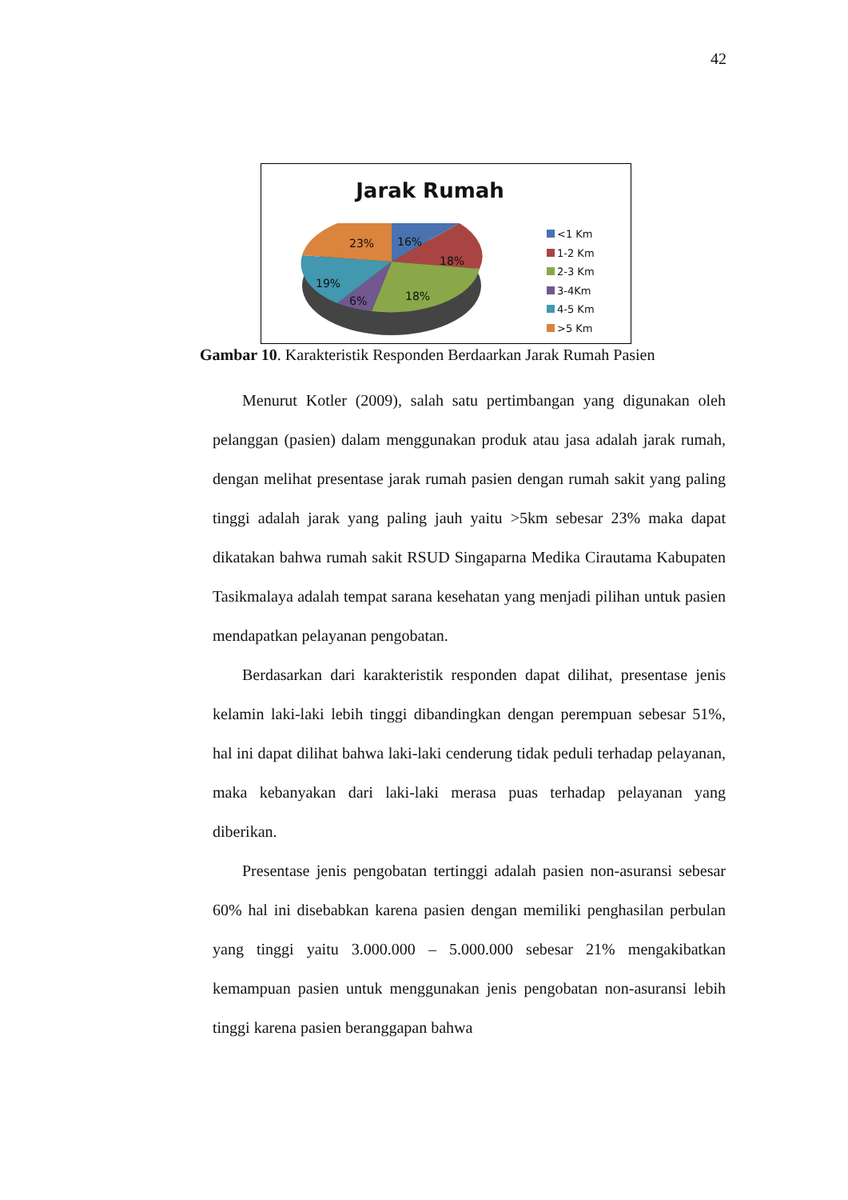42
Jarak Rumah
23%
16%
18%
19%
6%
18%
<1 Km
1-2 Km
2-3 Km
3-4Km
4-5 Km
>5 Km
Gambar 10. Karakteristik Responden Berdaarkan Jarak Rumah Pasien
Menurut Kotler (2009), salah satu pertimbangan yang digunakan oleh pelanggan (pasien) dalam menggunakan produk atau jasa adalah jarak rumah, dengan melihat presentase jarak rumah pasien dengan rumah sakit yang paling tinggi adalah jarak yang paling jauh yaitu >5km sebesar 23% maka dapat dikatakan bahwa rumah sakit RSUD Singaparna Medika Cirautama Kabupaten Tasikmalaya adalah tempat sarana kesehatan yang menjadi pilihan untuk pasien mendapatkan pelayanan pengobatan.
Berdasarkan dari karakteristik responden dapat dilihat, presentase jenis kelamin laki-laki lebih tinggi dibandingkan dengan perempuan sebesar 51%, hal ini dapat dilihat bahwa laki-laki cenderung tidak peduli terhadap pelayanan, maka kebanyakan dari laki-laki merasa puas terhadap pelayanan yang diberikan.
Presentase jenis pengobatan tertinggi adalah pasien non-asuransi sebesar 60% hal ini disebabkan karena pasien dengan memiliki penghasilan perbulan yang tinggi yaitu 3.000.000 – 5.000.000 sebesar 21% mengakibatkan kemampuan pasien untuk menggunakan jenis pengobatan non-asuransi lebih tinggi karena pasien beranggapan bahwa